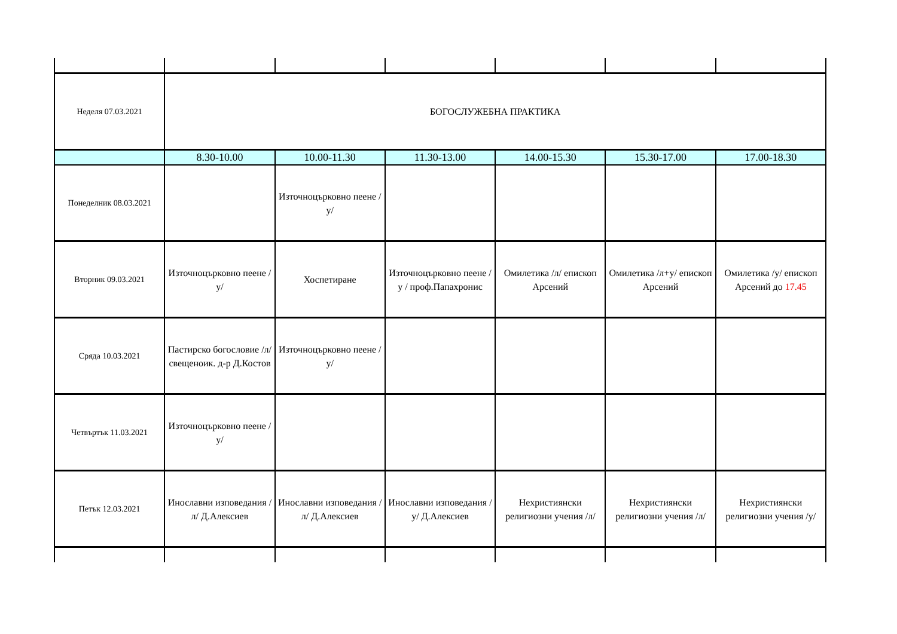| Неделя 07.03.2021 | БОГОСЛУЖЕБНА ПРАКТИКА | | | | | |
| | 8.30-10.00 | 10.00-11.30 | 11.30-13.00 | 14.00-15.30 | 15.30-17.00 | 17.00-18.30 |
| Понеделник 08.03.2021 | | Източноцърковно пеене /у/ | | | | |
| Вторник 09.03.2021 | Източноцърковно пеене /у/ | Хоспетиране | Източноцърковно пеене /у / проф.Папахронис | Омилетика /л/ епископ Арсений | Омилетика /л+у/ епископ Арсений | Омилетика /у/ епископ Арсений до 17.45 |
| Сряда 10.03.2021 | Пастирско богословие /л/ свещеноик. д-р Д.Костов | Източноцърковно пеене /у/ | | | | |
| Четвъртък 11.03.2021 | Източноцърковно пеене /у/ | | | | | |
| Петък 12.03.2021 | Инославни изповедания /л/ Д.Алексиев | Инославни изповедания /л/ Д.Алексиев | Инославни изповедания /у/ Д.Алексиев | Нехристиянски религиозни учения /л/ | Нехристиянски религиозни учения /л/ | Нехристиянски религиозни учения /у/ |